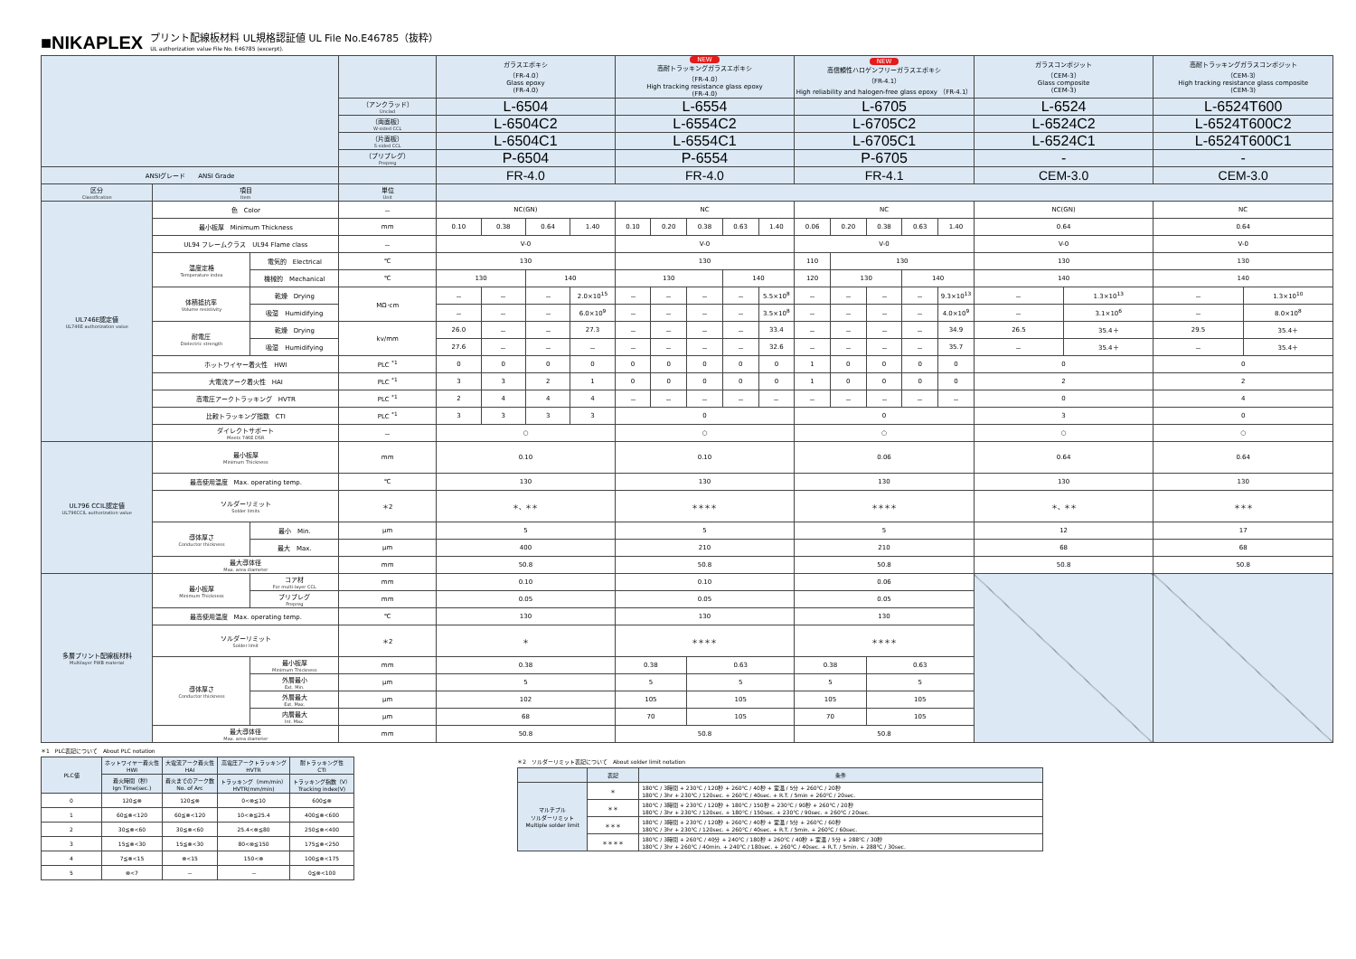■NIKAPLEX プリント配線板材料 UL規格認証値 UL File No.E46785（抜粋）
UL authorization value File No. E46785 (excerpt).
| | | | | ガラスエポキシ （FR-4.0） Glass epoxy (FR-4.0) | | | | NEW 高耐トラッキングガラスエポキシ （FR-4.0） High tracking resistance glass epoxy (FR-4.0) | | | | | NEW 高信頼性ハロゲンフリーガラスエポキシ （FR-4.1） High reliability and halogen-free glass epoxy （FR-4.1） | | | | | ガラスコンポジット （CEM-3） Glass composite (CEM-3) | | 高耐トラッキングガラスコンポジット （CEM-3） High tracking resistance glass composite (CEM-3) | |
| | | | （アンクラッド） Unclad | L-6504 | | | | L-6554 | | | | | L-6705 | | | | | L-6524 | | L-6524T600 | |
| | | | （両面板） W-sided CCL | L-6504C2 | | | | L-6554C2 | | | | | L-6705C2 | | | | | L-6524C2 | | L-6524T600C2 | |
| | | | （片面板） S-sided CCL | L-6504C1 | | | | L-6554C1 | | | | | L-6705C1 | | | | | L-6524C1 | | L-6524T600C1 | |
| | | | （プリプレグ） Prepreg | P-6504 | | | | P-6554 | | | | | P-6705 | | | | | - | | - | |
| ANSIグレード ANSI Grade | | | | FR-4.0 | | | | FR-4.0 | | | | | FR-4.1 | | | | | CEM-3.0 | | CEM-3.0 | |
| 区分 Classification | 項目 Item | | 単位 Unit | | | | | | | | | | | | | | | | | | |
| UL746E認定値 UL746E authorization value | 色 Color | | － | NC(GN) | | | | NC | | | | | NC | | | | | NC(GN) | | NC | |
| | 最小板厚 Minimum Thickness | | mm | 0.10 | 0.38 | 0.64 | 1.40 | 0.10 | 0.20 | 0.38 | 0.63 | 1.40 | 0.06 | 0.20 | 0.38 | 0.63 | 1.40 | 0.64 | | 0.64 | |
| | UL94 フレームクラス UL94 Flame class | | － | V-0 | | | | V-0 | | | | | V-0 | | | | | V-0 | | V-0 | |
| | 温度定格 Temperature index | 電気的 Electrical | ℃ | 130 | | | | 130 | | | | | 110 | 130 | | | | 130 | | 130 | |
| | | 機械的 Mechanical | ℃ | 130 | | 140 | | 130 | | | 140 | | 120 | 130 | | 140 | | 140 | | 140 | |
| | 体積抵抗率 Volume resistivity | 乾燥 Drying | MΩ･cm | － | － | － | 2.0×10<sup>15</sup> | － | － | － | － | 5.5×10<sup>8</sup> | － | － | － | － | 9.3×10<sup>13</sup> | － | 1.3×10<sup>13</sup> | － | 1.3×10<sup>10</sup> |
| | | 吸湿 Humidifying | | － | － | － | 6.0×10<sup>9</sup> | － | － | － | － | 3.5×10<sup>8</sup> | － | － | － | － | 4.0×10<sup>9</sup> | － | 3.1×10<sup>6</sup> | － | 8.0×10<sup>8</sup> |
| | 耐電圧 Dielectric strength | 乾燥 Drying | kv/mm | 26.0 | － | － | 27.3 | － | － | － | － | 33.4 | － | － | － | － | 34.9 | 26.5 | 35.4＋ | 29.5 | 35.4＋ |
| | | 吸湿 Humidifying | | 27.6 | － | － | － | － | － | － | － | 32.6 | － | － | － | － | 35.7 | － | 35.4＋ | － | 35.4＋ |
| | ホットワイヤー着火性 HWI | | PLC <sup>*1</sup> | 0 | 0 | 0 | 0 | 0 | 0 | 0 | 0 | 0 | 1 | 0 | 0 | 0 | 0 | 0 | | 0 | |
| | 大電流アーク着火性 HAI | | PLC <sup>*1</sup> | 3 | 3 | 2 | 1 | 0 | 0 | 0 | 0 | 0 | 1 | 0 | 0 | 0 | 0 | 2 | | 2 | |
| | 高電圧アークトラッキング HVTR | | PLC <sup>*1</sup> | 2 | 4 | 4 | 4 | － | － | － | － | － | － | － | － | － | － | 0 | | 4 | |
| | 比較トラッキング指数 CTI | | PLC <sup>*1</sup> | 3 | 3 | 3 | 3 | 0 | | | | | 0 | | | | | 3 | | 0 | |
| | ダイレクトサポート Meets 746E DSR | | － | ○ | | | | ○ | | | | | ○ | | | | | ○ | | ○ | |
| UL796 CCIL認定値 UL796CCIL authorization value | 最小板厚 Minimum Thickness | | mm | 0.10 | | | | 0.10 | | | | | 0.06 | | | | | 0.64 | | 0.64 | |
| | 最高使用温度 Max. operating temp. | | ℃ | 130 | | | | 130 | | | | | 130 | | | | | 130 | | 130 | |
| | ソルダーリミット Solder limits | | ＊2 | ＊、＊＊ | | | | ＊＊＊＊ | | | | | ＊＊＊＊ | | | | | ＊、＊＊ | | ＊＊＊ | |
| | 導体厚さ Conductor thickness | 最小 Min. | μm | 5 | | | | 5 | | | | | 5 | | | | | 12 | | 17 | |
| | | 最大 Max. | μm | 400 | | | | 210 | | | | | 210 | | | | | 68 | | 68 | |
| | 最大導体径 Max. area diameter | | mm | 50.8 | | | | 50.8 | | | | | 50.8 | | | | | 50.8 | | 50.8 | |
| 多層プリント配線板材料 Multilayer PWB material | 最小板厚 Minimum Thickness | コア材 For multi-layer CCL | mm | 0.10 | | | | 0.10 | | | | | 0.06 | | | | | | | | |
| | | プリプレグ Prepreg | mm | 0.05 | | | | 0.05 | | | | | 0.05 | | | | | | | | |
| | 最高使用温度 Max. operating temp. | | ℃ | 130 | | | | 130 | | | | | 130 | | | | | | | | |
| | ソルダーリミット Solder limit | | ＊2 | ＊ | | | | ＊＊＊＊ | | | | | ＊＊＊＊ | | | | | | | | |
| | 導体厚さ Conductor thickness | 最小板厚 Minimum Thickness | mm | 0.38 | | | | 0.38 | | 0.63 | | | 0.38 | | 0.63 | | | | | | |
| | | 外層最小 Ext. Min. | μm | 5 | | | | 5 | | 5 | | | 5 | | 5 | | | | | | |
| | | 外層最大 Ext. Max. | μm | 102 | | | | 105 | | 105 | | | 105 | | 105 | | | | | | |
| | | 内層最大 Int. Max. | μm | 68 | | | | 70 | | 105 | | | 70 | | 105 | | | | | | |
| | 最大導体径 Max. area diameter | | mm | 50.8 | | | | 50.8 | | | | | 50.8 | | | | | | | | |
＊1　PLC表記について　About PLC notation
| PLC値 | ホットワイヤー着火性 HWI | 大電流アーク着火性 HAI | 高電圧アークトラッキング HVTR | 耐トラッキング性 CTI |
| | 着火時間（秒） Ign Time(sec.) | 着火までのアーク数 No. of Arc | トラッキング（mm/min） HVTR(mm/min) | トラッキング指数（V） Tracking index(V) |
| 0 | 120≦⊗ | 120≦⊗ | 0<⊗≦10 | 600≦⊗ |
| 1 | 60≦⊗<120 | 60≦⊗<120 | 10<⊗≦25.4 | 400≦⊗<600 |
| 2 | 30≦⊗<60 | 30≦⊗<60 | 25.4<⊗≦80 | 250≦⊗<400 |
| 3 | 15≦⊗<30 | 15≦⊗<30 | 80<⊗≦150 | 175≦⊗<250 |
| 4 | 7≦⊗<15 | ⊗<15 | 150<⊗ | 100≦⊗<175 |
| 5 | ⊗<7 | － | － | 0≦⊗<100 |
＊2　ソルダーリミット表記について　About solder limit notation
| | 表記 | 条件 |
| マルチプル ソルダーリミット Multiple solder limit | ＊ | 180℃ / 3時間 + 230℃ / 120秒 + 260℃ / 40秒 + 室温 / 5分 + 260℃ / 20秒 180℃ / 3hr + 230℃ / 120sec. + 260℃ / 40sec. + R.T. / 5min + 260℃ / 20sec. |
| | ＊＊ | 180℃ / 3時間 + 230℃ / 120秒 + 180℃ / 150秒 + 230℃ / 90秒 + 260℃ / 20秒 180℃ / 3hr + 230℃ / 120sec. + 180℃ / 150sec. + 230℃ / 90sec. + 260℃ / 20sec. |
| | ＊＊＊ | 180℃ / 3時間 + 230℃ / 120秒 + 260℃ / 40秒 + 室温 / 5分 + 260℃ / 60秒 180℃ / 3hr + 230℃ / 120sec. + 260℃ / 40sec. + R.T. / 5min. + 260℃ / 60sec. |
| | ＊＊＊＊ | 180℃ / 3時間 + 260℃ / 40分 + 240℃ / 180秒 + 260℃ / 40秒 + 室温 / 5分 + 288℃ / 30秒 180℃ / 3hr + 260℃ / 40min. + 240℃ / 180sec. + 260℃ / 40sec. + R.T. / 5min. + 288℃ / 30sec. |